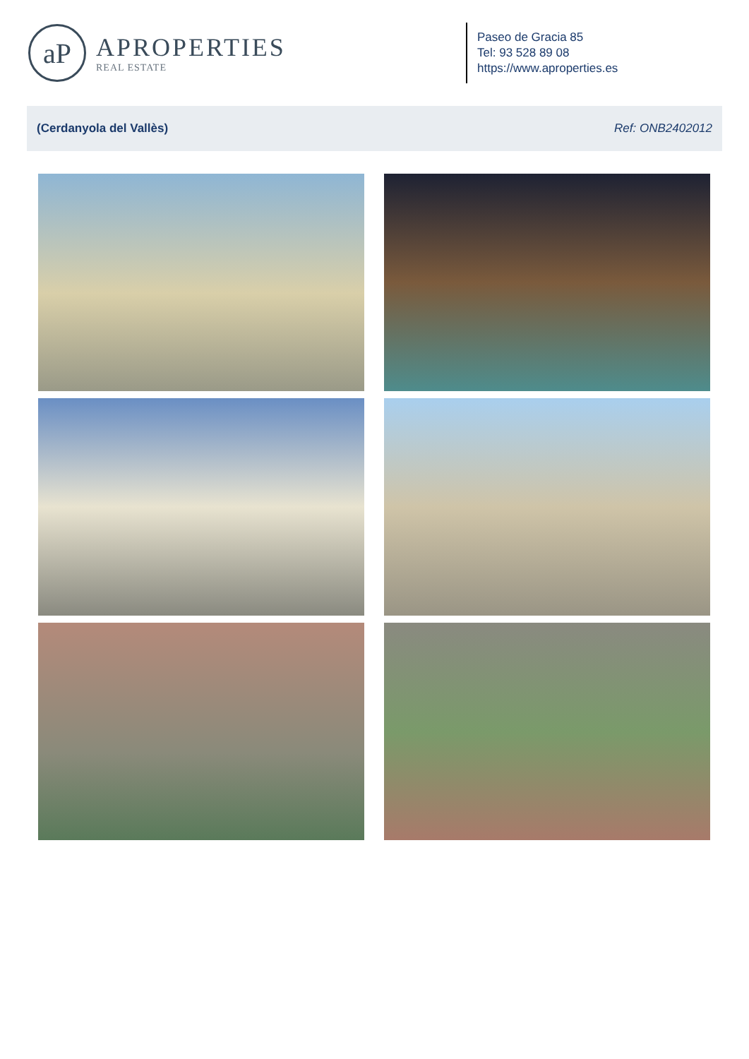aP
APROPERTIES
REAL ESTATE
Paseo de Gracia 85
Tel: 93 528 89 08
https://www.aproperties.es
(Cerdanyola del Vallès) Ref: ONB2402012